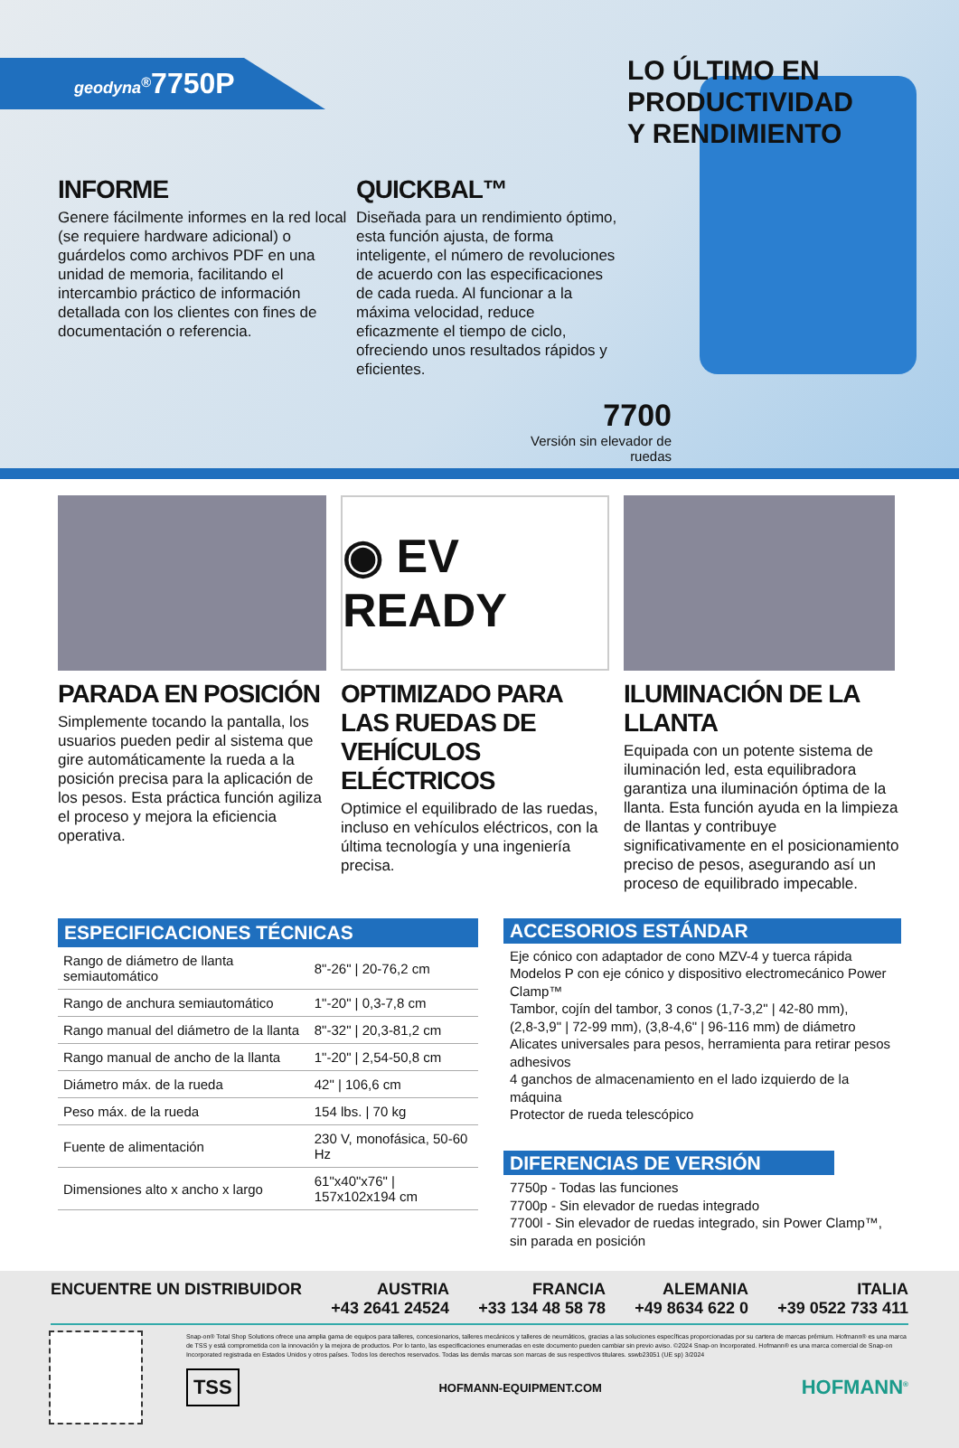geodyna<sup>®</sup>7750P
LO ÚLTIMO EN PRODUCTIVIDAD
Y RENDIMIENTO
INFORME
Genere fácilmente informes en la red local (se requiere hardware adicional) o guárdelos como archivos PDF en una unidad de memoria, facilitando el intercambio práctico de información detallada con los clientes con fines de documentación o referencia.
QUICKBAL™
Diseñada para un rendimiento óptimo, esta función ajusta, de forma inteligente, el número de revoluciones de acuerdo con las especificaciones de cada rueda. Al funcionar a la máxima velocidad, reduce eficazmente el tiempo de ciclo, ofreciendo unos resultados rápidos y eficientes.
7700
Versión sin elevador de ruedas
PARADA EN POSICIÓN
Simplemente tocando la pantalla, los usuarios pueden pedir al sistema que gire automáticamente la rueda a la posición precisa para la aplicación de los pesos. Esta práctica función agiliza el proceso y mejora la eficiencia operativa.
◉ EV READY
OPTIMIZADO PARA LAS RUEDAS DE VEHÍCULOS ELÉCTRICOS
Optimice el equilibrado de las ruedas, incluso en vehículos eléctricos, con la última tecnología y una ingeniería precisa.
ILUMINACIÓN DE LA LLANTA
Equipada con un potente sistema de iluminación led, esta equilibradora garantiza una iluminación óptima de la llanta. Esta función ayuda en la limpieza de llantas y contribuye significativamente en el posicionamiento preciso de pesos, asegurando así un proceso de equilibrado impecable.
ESPECIFICACIONES TÉCNICAS
| Rango de diámetro de llanta semiautomático | 8"-26" / 20-76,2 cm |
| Rango de anchura semiautomático | 1"-20" / 0,3-7,8 cm |
| Rango manual del diámetro de la llanta | 8"-32" / 20,3-81,2 cm |
| Rango manual de ancho de la llanta | 1"-20" / 2,54-50,8 cm |
| Diámetro máx. de la rueda | 42" / 106,6 cm |
| Peso máx. de la rueda | 154 lbs. / 70 kg |
| Fuente de alimentación | 230 V, monofásica, 50-60 Hz |
| Dimensiones alto x ancho x largo | 61"x40"x76" / 157x102x194 cm |
ACCESORIOS ESTÁNDAR
Eje cónico con adaptador de cono MZV-4 y tuerca rápida
Modelos P con eje cónico y dispositivo electromecánico Power Clamp™
Tambor, cojín del tambor, 3 conos (1,7-3,2" | 42-80 mm),
(2,8-3,9" | 72-99 mm), (3,8-4,6" | 96-116 mm) de diámetro
Alicates universales para pesos, herramienta para retirar pesos adhesivos
4 ganchos de almacenamiento en el lado izquierdo de la máquina
Protector de rueda telescópico
DIFERENCIAS DE VERSIÓN
7750p - Todas las funciones
7700p - Sin elevador de ruedas integrado
7700l - Sin elevador de ruedas integrado, sin Power Clamp™, sin parada en posición
ENCUENTRE UN DISTRIBUIDOR AUSTRIA
+43 2641 24524
FRANCIA
+33 134 48 58 78
ALEMANIA
+49 8634 622 0
ITALIA
+39 0522 733 411
Snap-on® Total Shop Solutions ofrece una amplia gama de equipos para talleres, concesionarios, talleres mecánicos y talleres de neumáticos, gracias a las soluciones específicas proporcionadas por su cartera de marcas prémium. Hofmann® es una marca de TSS y está comprometida con la innovación y la mejora de productos. Por lo tanto, las especificaciones enumeradas en este documento pueden cambiar sin previo aviso. ©2024 Snap-on Incorporated. Hofmann® es una marca comercial de Snap-on Incorporated registrada en Estados Unidos y otros países. Todos los derechos reservados. Todas las demás marcas son marcas de sus respectivos titulares. sswb23051 (UE sp) 3/2024
TSS HOFMANN-EQUIPMENT.COM HOFMANN<sup>®</sup>